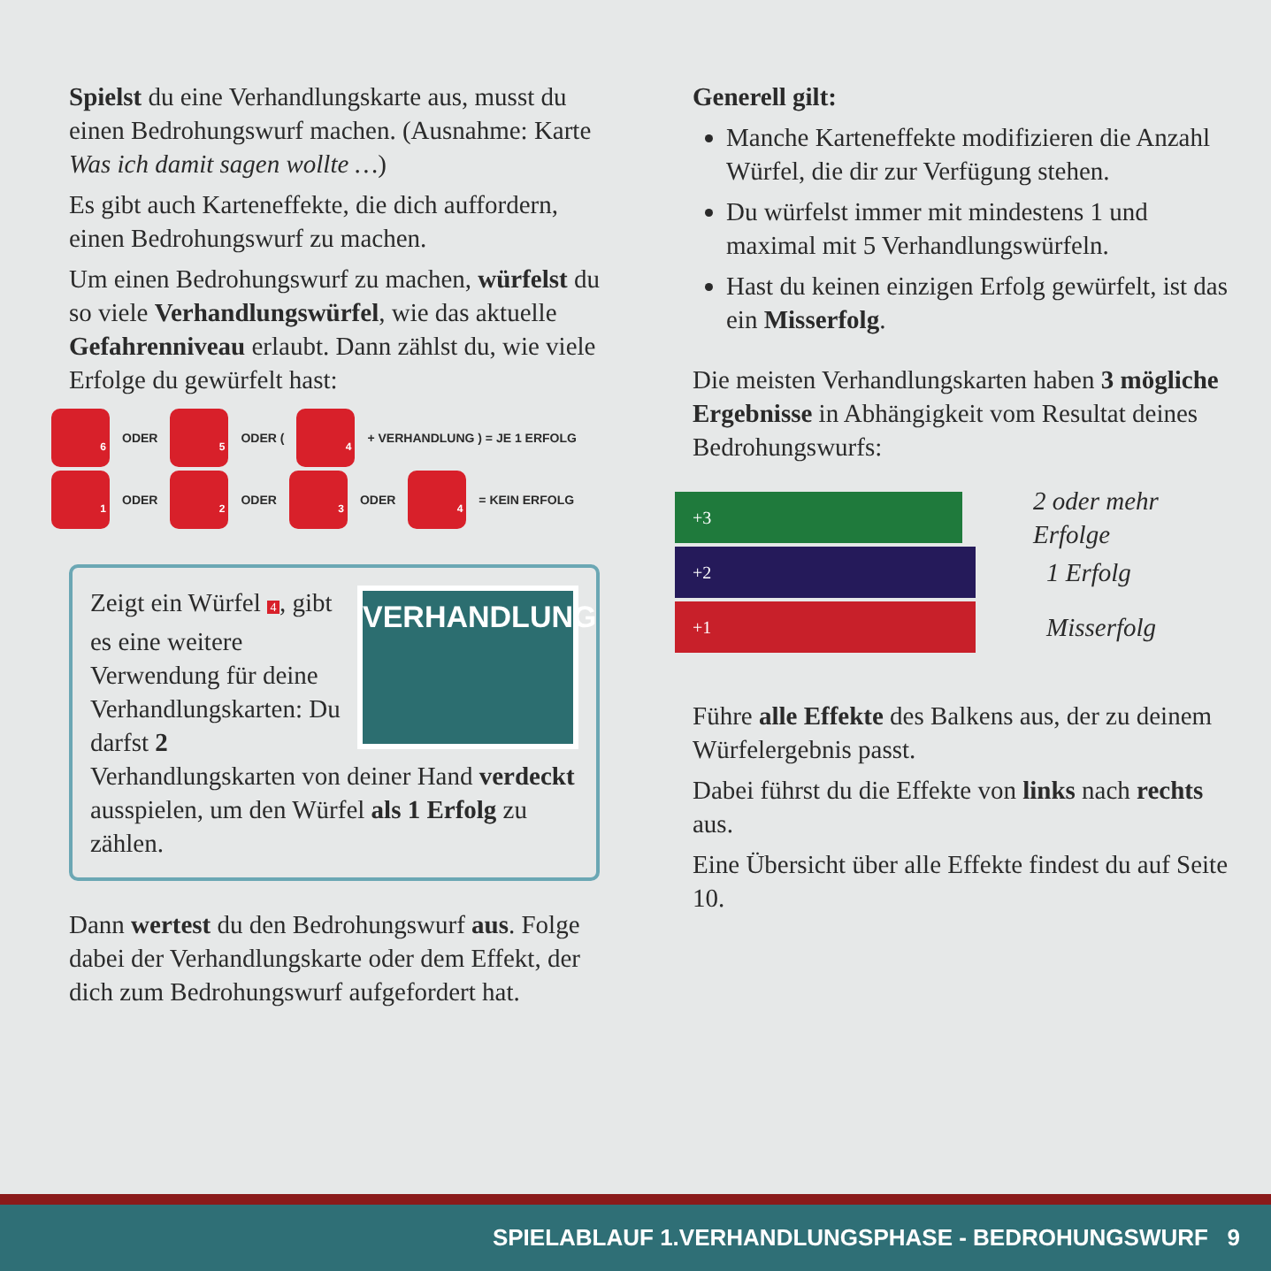Spielst du eine Verhandlungskarte aus, musst du einen Bedrohungswurf machen. (Ausnahme: Karte Was ich damit sagen wollte …)
Es gibt auch Karteneffekte, die dich auffordern, einen Bedrohungswurf zu machen.
Um einen Bedrohungswurf zu machen, würfelst du so viele Verhandlungswürfel, wie das aktuelle Gefahrenniveau erlaubt. Dann zählst du, wie viele Erfolge du gewürfelt hast:
6
ODER
5
ODER (
4
+ VERHANDLUNG ) = JE 1 ERFOLG
1
ODER
2
ODER
3
ODER
4
= KEIN ERFOLG
VERHANDLUNG
Zeigt ein Würfel 4 , gibt es eine weitere Verwendung für deine Verhandlungs­karten: Du darfst 2 Verhandlungskarten von deiner Hand verdeckt ausspielen, um den Würfel als 1 Erfolg zu zählen.
Dann wertest du den Bedrohungswurf aus. Folge dabei der Verhandlungskarte oder dem Effekt, der dich zum Bedrohungswurf aufgefordert hat.
Generell gilt:
Manche Karteneffekte modifizieren die Anzahl Würfel, die dir zur Verfügung stehen.
Du würfelst immer mit mindestens 1 und maximal mit 5 Verhandlungswürfeln.
Hast du keinen einzigen Erfolg gewürfelt, ist das ein Misserfolg.
Die meisten Verhandlungskarten haben 3 mögliche Ergebnisse in Abhängigkeit vom Resultat deines Bedrohungswurfs:
+3
2 oder mehr Erfolge
+2
1 Erfolg
+1
Misserfolg
Führe alle Effekte des Balkens aus, der zu deinem Würfelergebnis passt.
Dabei führst du die Effekte von links nach rechts aus.
Eine Übersicht über alle Effekte findest du auf Seite 10.
SPIELABLAUF 1.VERHANDLUNGSPHASE - BEDROHUNGSWURF 9